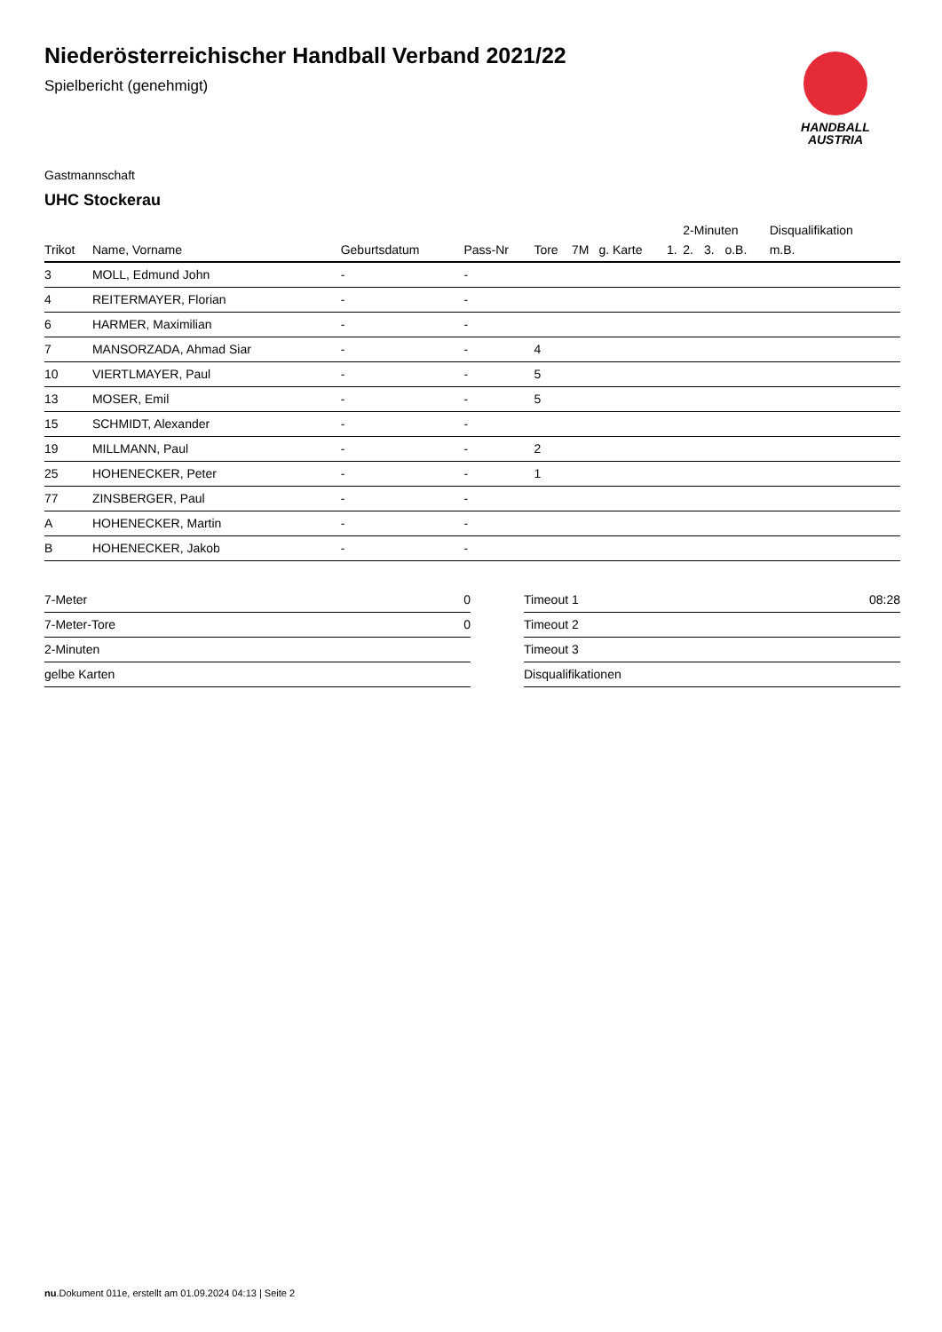Niederösterreichischer Handball Verband 2021/22
Spielbericht (genehmigt)
HANDBALL
AUSTRIA
Gastmannschaft
UHC Stockerau
| | | | | | | | | 2-Minuten | | | Disqualifikation |
| --- | --- | --- | --- | --- | --- | --- | --- | --- | --- | --- | --- |
| Trikot | Name, Vorname | Geburtsdatum | Pass-Nr | Tore | 7M | g. Karte | 1. | 2. | 3. | o.B. | m.B. |
| 3 | MOLL, Edmund John | - | - | | | | | | | | |
| 4 | REITERMAYER, Florian | - | - | | | | | | | | |
| 6 | HARMER, Maximilian | - | - | | | | | | | | |
| 7 | MANSORZADA, Ahmad Siar | - | - | 4 | | | | | | | |
| 10 | VIERTLMAYER, Paul | - | - | 5 | | | | | | | |
| 13 | MOSER, Emil | - | - | 5 | | | | | | | |
| 15 | SCHMIDT, Alexander | - | - | | | | | | | | |
| 19 | MILLMANN, Paul | - | - | 2 | | | | | | | |
| 25 | HOHENECKER, Peter | - | - | 1 | | | | | | | |
| 77 | ZINSBERGER, Paul | - | - | | | | | | | | |
| A | HOHENECKER, Martin | - | - | | | | | | | | |
| B | HOHENECKER, Jakob | - | - | | | | | | | | |
| 7-Meter | 0 |
| 7-Meter-Tore | 0 |
| 2-Minuten | |
| gelbe Karten | |
| Timeout 1 | 08:28 |
| Timeout 2 | |
| Timeout 3 | |
| Disqualifikationen | |
nu.Dokument 011e, erstellt am 01.09.2024 04:13 | Seite 2